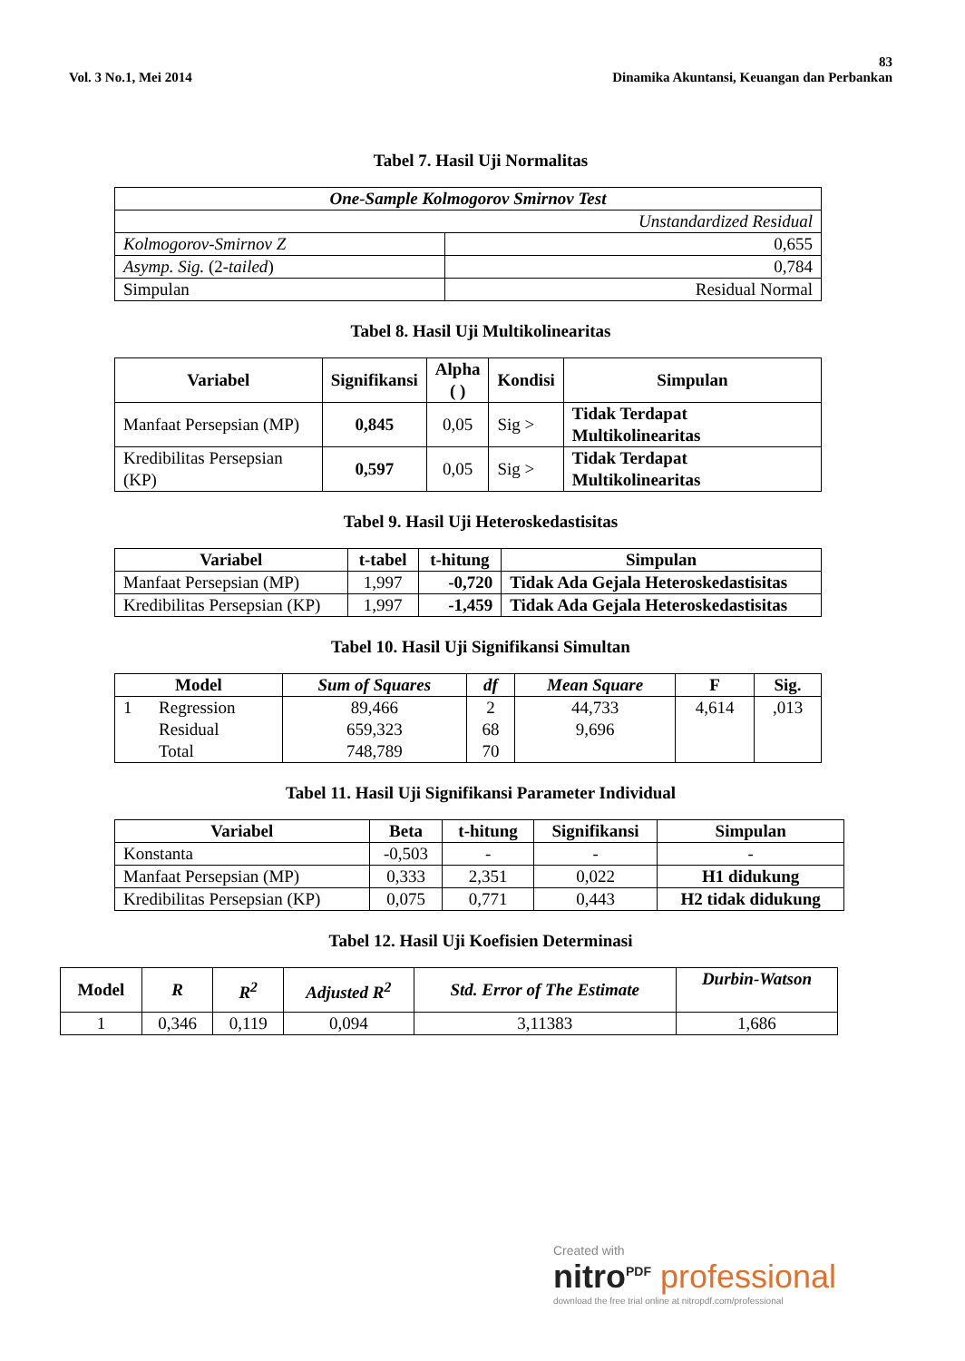83
Vol. 3 No.1, Mei 2014 Dinamika Akuntansi, Keuangan dan Perbankan
Tabel 7. Hasil Uji Normalitas
| One-Sample Kolmogorov Smirnov Test | |
| --- | --- |
| Unstandardized Residual | |
| Kolmogorov-Smirnov Z | 0,655 |
| Asymp. Sig. (2- tailed ) | 0,784 |
| Simpulan | Residual Normal |
Tabel 8. Hasil Uji Multikolinearitas
| Variabel | Signifikansi | Alpha ( ) | Kondisi | Simpulan |
| --- | --- | --- | --- | --- |
| Manfaat Persepsian (MP) | 0,845 | 0,05 | Sig > | Tidak Terdapat Multikolinearitas |
| Kredibilitas Persepsian (KP) | 0,597 | 0,05 | Sig > | Tidak Terdapat Multikolinearitas |
Tabel 9. Hasil Uji Heteroskedastisitas
| Variabel | t-tabel | t-hitung | Simpulan |
| --- | --- | --- | --- |
| Manfaat Persepsian (MP) | 1,997 | -0,720 | Tidak Ada Gejala Heteroskedastisitas |
| Kredibilitas Persepsian (KP) | 1,997 | -1,459 | Tidak Ada Gejala Heteroskedastisitas |
Tabel 10. Hasil Uji Signifikansi Simultan
| Model | | Sum of Squares | df | Mean Square | F | Sig. |
| --- | --- | --- | --- | --- | --- | --- |
| 1 | Regression Residual Total | 89,466 659,323 748,789 | 2 68 70 | 44,733 9,696 | 4,614 | ,013 |
Tabel 11. Hasil Uji Signifikansi Parameter Individual
| Variabel | Beta | t-hitung | Signifikansi | Simpulan |
| --- | --- | --- | --- | --- |
| Konstanta | -0,503 | - | - | - |
| Manfaat Persepsian (MP) | 0,333 | 2,351 | 0,022 | H1 didukung |
| Kredibilitas Persepsian (KP) | 0,075 | 0,771 | 0,443 | H2 tidak didukung |
Tabel 12. Hasil Uji Koefisien Determinasi
| Model | R | R<sup>2</sup> | Adjusted R<sup>2</sup> | Std. Error of The Estimate | Durbin-Watson |
| --- | --- | --- | --- | --- | --- |
| 1 | 0,346 | 0,119 | 0,094 | 3,11383 | 1,686 |
Created with
nitro<sup>PDF</sup> professional
download the free trial online at nitropdf.com/professional